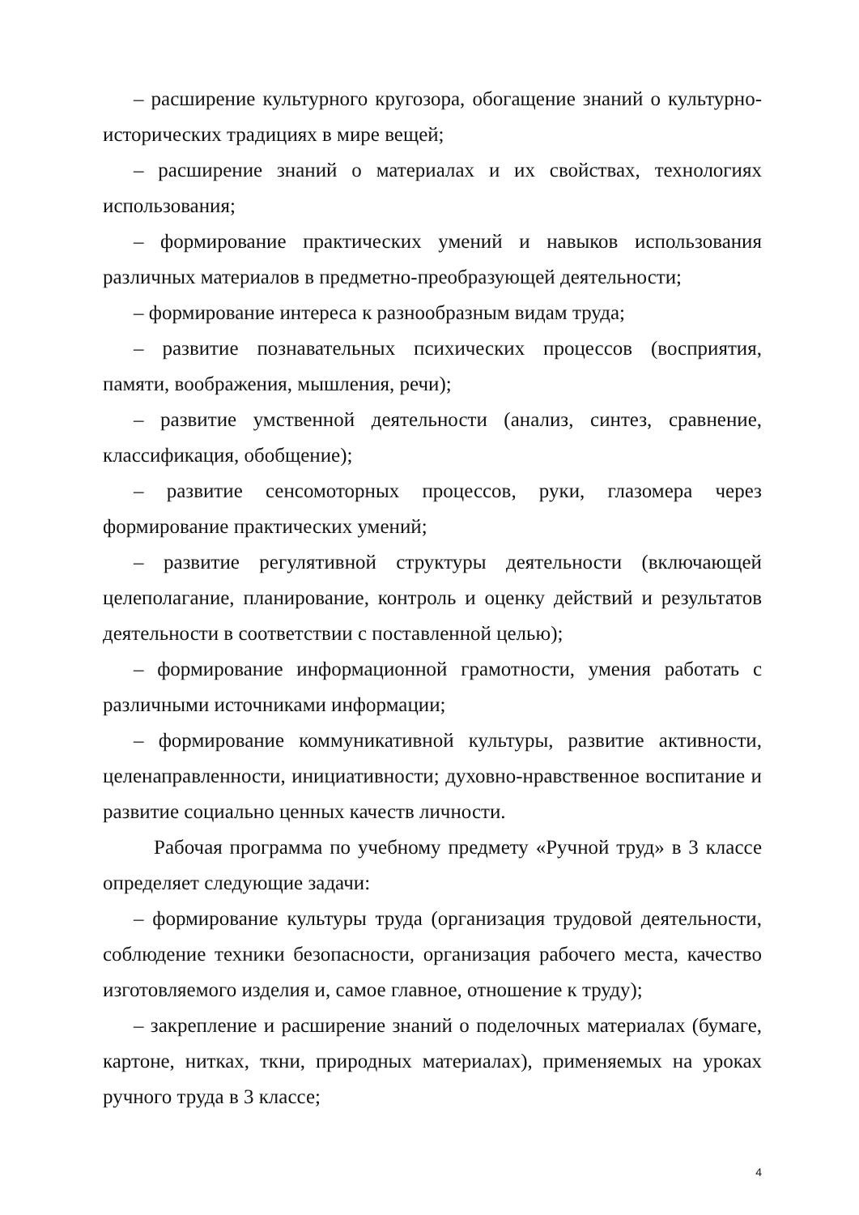– расширение культурного кругозора, обогащение знаний о культурно-исторических традициях в мире вещей;
– расширение знаний о материалах и их свойствах, технологиях использования;
– формирование практических умений и навыков использования различных материалов в предметно-преобразующей деятельности;
– формирование интереса к разнообразным видам труда;
– развитие познавательных психических процессов (восприятия, памяти, воображения, мышления, речи);
– развитие умственной деятельности (анализ, синтез, сравнение, классификация, обобщение);
– развитие сенсомоторных процессов, руки, глазомера через формирование практических умений;
– развитие регулятивной структуры деятельности (включающей целеполагание, планирование, контроль и оценку действий и результатов деятельности в соответствии с поставленной целью);
– формирование информационной грамотности, умения работать с различными источниками информации;
– формирование коммуникативной культуры, развитие активности, целенаправленности, инициативности; духовно-нравственное воспитание и развитие социально ценных качеств личности.
Рабочая программа по учебному предмету «Ручной труд» в 3 классе определяет следующие задачи:
– формирование культуры труда (организация трудовой деятельности, соблюдение техники безопасности, организация рабочего места, качество изготовляемого изделия и, самое главное, отношение к труду);
– закрепление и расширение знаний о поделочных материалах (бумаге, картоне, нитках, ткни, природных материалах), применяемых на уроках ручного труда в 3 классе;
4